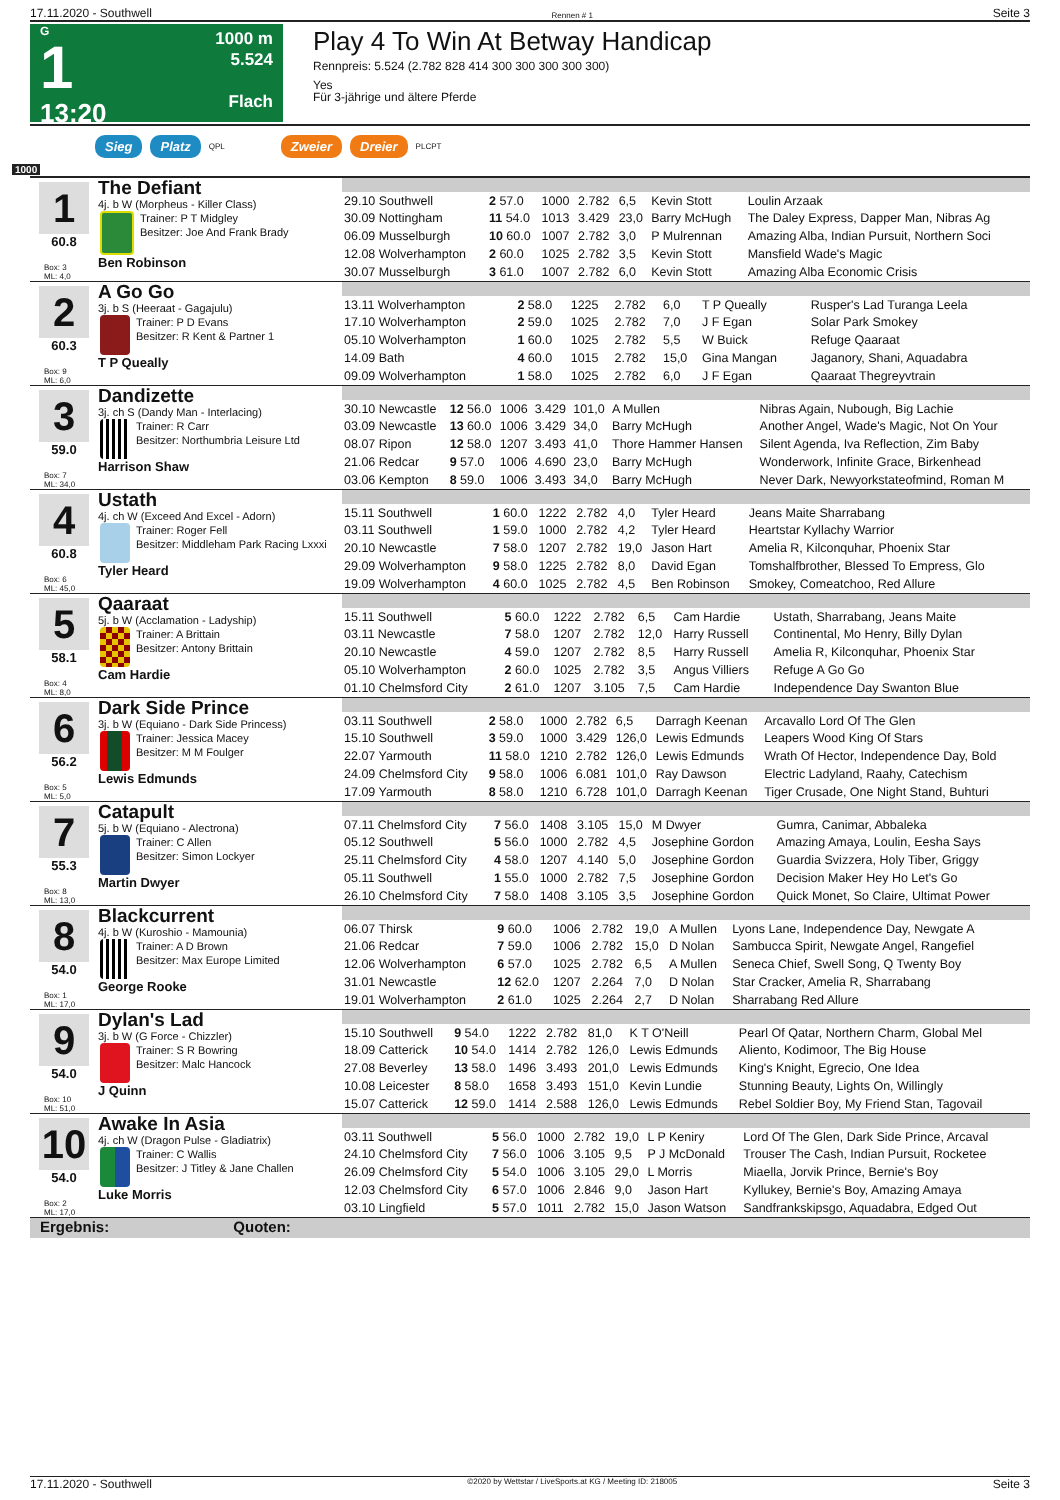17.11.2020 - Southwell Rennen # 1 Seite 3
G
1
13:20
1000 m
5.524
Flach
Play 4 To Win At Betway Handicap
Rennpreis: 5.524 (2.782 828 414 300 300 300 300 300)
Yes
Für 3-jährige und ältere Pferde
Sieg Platz QPL Zweier Dreier PLCPT
1000
1
60.8
Box: 3
ML: 4,0
The Defiant
4j. b W (Morpheus - Killer Class)
Trainer: P T Midgley
Besitzer: Joe And Frank Brady
Ben Robinson
| 29.10 Southwell | 2 57.0 | 1000 | 2.782 | 6,5 | Kevin Stott | Loulin Arzaak |
| 30.09 Nottingham | 11 54.0 | 1013 | 3.429 | 23,0 | Barry McHugh | The Daley Express, Dapper Man, Nibras Ag |
| 06.09 Musselburgh | 10 60.0 | 1007 | 2.782 | 3,0 | P Mulrennan | Amazing Alba, Indian Pursuit, Northern Soci |
| 12.08 Wolverhampton | 2 60.0 | 1025 | 2.782 | 3,5 | Kevin Stott | Mansfield Wade's Magic |
| 30.07 Musselburgh | 3 61.0 | 1007 | 2.782 | 6,0 | Kevin Stott | Amazing Alba Economic Crisis |
2
60.3
Box: 9
ML: 6,0
A Go Go
3j. b S (Heeraat - Gagajulu)
Trainer: P D Evans
Besitzer: R Kent & Partner 1
T P Queally
| 13.11 Wolverhampton | 2 58.0 | 1225 | 2.782 | 6,0 | T P Queally | Rusper's Lad Turanga Leela |
| 17.10 Wolverhampton | 2 59.0 | 1025 | 2.782 | 7,0 | J F Egan | Solar Park Smokey |
| 05.10 Wolverhampton | 1 60.0 | 1025 | 2.782 | 5,5 | W Buick | Refuge Qaaraat |
| 14.09 Bath | 4 60.0 | 1015 | 2.782 | 15,0 | Gina Mangan | Jaganory, Shani, Aquadabra |
| 09.09 Wolverhampton | 1 58.0 | 1025 | 2.782 | 6,0 | J F Egan | Qaaraat Thegreyvtrain |
3
59.0
Box: 7
ML: 34,0
Dandizette
3j. ch S (Dandy Man - Interlacing)
Trainer: R Carr
Besitzer: Northumbria Leisure Ltd
Harrison Shaw
| 30.10 Newcastle | 12 56.0 | 1006 | 3.429 | 101,0 | A Mullen | Nibras Again, Nubough, Big Lachie |
| 03.09 Newcastle | 13 60.0 | 1006 | 3.429 | 34,0 | Barry McHugh | Another Angel, Wade's Magic, Not On Your |
| 08.07 Ripon | 12 58.0 | 1207 | 3.493 | 41,0 | Thore Hammer Hansen | Silent Agenda, Iva Reflection, Zim Baby |
| 21.06 Redcar | 9 57.0 | 1006 | 4.690 | 23,0 | Barry McHugh | Wonderwork, Infinite Grace, Birkenhead |
| 03.06 Kempton | 8 59.0 | 1006 | 3.493 | 34,0 | Barry McHugh | Never Dark, Newyorkstateofmind, Roman M |
4
60.8
Box: 6
ML: 45,0
Ustath
4j. ch W (Exceed And Excel - Adorn)
Trainer: Roger Fell
Besitzer: Middleham Park Racing Lxxxi
Tyler Heard
| 15.11 Southwell | 1 60.0 | 1222 | 2.782 | 4,0 | Tyler Heard | Jeans Maite Sharrabang |
| 03.11 Southwell | 1 59.0 | 1000 | 2.782 | 4,2 | Tyler Heard | Heartstar Kyllachy Warrior |
| 20.10 Newcastle | 7 58.0 | 1207 | 2.782 | 19,0 | Jason Hart | Amelia R, Kilconquhar, Phoenix Star |
| 29.09 Wolverhampton | 9 58.0 | 1225 | 2.782 | 8,0 | David Egan | Tomshalfbrother, Blessed To Empress, Glo |
| 19.09 Wolverhampton | 4 60.0 | 1025 | 2.782 | 4,5 | Ben Robinson | Smokey, Comeatchoo, Red Allure |
5
58.1
Box: 4
ML: 8,0
Qaaraat
5j. b W (Acclamation - Ladyship)
Trainer: A Brittain
Besitzer: Antony Brittain
Cam Hardie
| 15.11 Southwell | 5 60.0 | 1222 | 2.782 | 6,5 | Cam Hardie | Ustath, Sharrabang, Jeans Maite |
| 03.11 Newcastle | 7 58.0 | 1207 | 2.782 | 12,0 | Harry Russell | Continental, Mo Henry, Billy Dylan |
| 20.10 Newcastle | 4 59.0 | 1207 | 2.782 | 8,5 | Harry Russell | Amelia R, Kilconquhar, Phoenix Star |
| 05.10 Wolverhampton | 2 60.0 | 1025 | 2.782 | 3,5 | Angus Villiers | Refuge A Go Go |
| 01.10 Chelmsford City | 2 61.0 | 1207 | 3.105 | 7,5 | Cam Hardie | Independence Day Swanton Blue |
6
56.2
Box: 5
ML: 5,0
Dark Side Prince
3j. b W (Equiano - Dark Side Princess)
Trainer: Jessica Macey
Besitzer: M M Foulger
Lewis Edmunds
| 03.11 Southwell | 2 58.0 | 1000 | 2.782 | 6,5 | Darragh Keenan | Arcavallo Lord Of The Glen |
| 15.10 Southwell | 3 59.0 | 1000 | 3.429 | 126,0 | Lewis Edmunds | Leapers Wood King Of Stars |
| 22.07 Yarmouth | 11 58.0 | 1210 | 2.782 | 126,0 | Lewis Edmunds | Wrath Of Hector, Independence Day, Bold |
| 24.09 Chelmsford City | 9 58.0 | 1006 | 6.081 | 101,0 | Ray Dawson | Electric Ladyland, Raahy, Catechism |
| 17.09 Yarmouth | 8 58.0 | 1210 | 6.728 | 101,0 | Darragh Keenan | Tiger Crusade, One Night Stand, Buhturi |
7
55.3
Box: 8
ML: 13,0
Catapult
5j. b W (Equiano - Alectrona)
Trainer: C Allen
Besitzer: Simon Lockyer
Martin Dwyer
| 07.11 Chelmsford City | 7 56.0 | 1408 | 3.105 | 15,0 | M Dwyer | Gumra, Canimar, Abbaleka |
| 05.12 Southwell | 5 56.0 | 1000 | 2.782 | 4,5 | Josephine Gordon | Amazing Amaya, Loulin, Eesha Says |
| 25.11 Chelmsford City | 4 58.0 | 1207 | 4.140 | 5,0 | Josephine Gordon | Guardia Svizzera, Holy Tiber, Griggy |
| 05.11 Southwell | 1 55.0 | 1000 | 2.782 | 7,5 | Josephine Gordon | Decision Maker Hey Ho Let's Go |
| 26.10 Chelmsford City | 7 58.0 | 1408 | 3.105 | 3,5 | Josephine Gordon | Quick Monet, So Claire, Ultimat Power |
8
54.0
Box: 1
ML: 17,0
Blackcurrent
4j. b W (Kuroshio - Mamounia)
Trainer: A D Brown
Besitzer: Max Europe Limited
George Rooke
| 06.07 Thirsk | 9 60.0 | 1006 | 2.782 | 19,0 | A Mullen | Lyons Lane, Independence Day, Newgate A |
| 21.06 Redcar | 7 59.0 | 1006 | 2.782 | 15,0 | D Nolan | Sambucca Spirit, Newgate Angel, Rangefiel |
| 12.06 Wolverhampton | 6 57.0 | 1025 | 2.782 | 6,5 | A Mullen | Seneca Chief, Swell Song, Q Twenty Boy |
| 31.01 Newcastle | 12 62.0 | 1207 | 2.264 | 7,0 | D Nolan | Star Cracker, Amelia R, Sharrabang |
| 19.01 Wolverhampton | 2 61.0 | 1025 | 2.264 | 2,7 | D Nolan | Sharrabang Red Allure |
9
54.0
Box: 10
ML: 51,0
Dylan's Lad
3j. b W (G Force - Chizzler)
Trainer: S R Bowring
Besitzer: Malc Hancock
J Quinn
| 15.10 Southwell | 9 54.0 | 1222 | 2.782 | 81,0 | K T O'Neill | Pearl Of Qatar, Northern Charm, Global Mel |
| 18.09 Catterick | 10 54.0 | 1414 | 2.782 | 126,0 | Lewis Edmunds | Aliento, Kodimoor, The Big House |
| 27.08 Beverley | 13 58.0 | 1496 | 3.493 | 201,0 | Lewis Edmunds | King's Knight, Egrecio, One Idea |
| 10.08 Leicester | 8 58.0 | 1658 | 3.493 | 151,0 | Kevin Lundie | Stunning Beauty, Lights On, Willingly |
| 15.07 Catterick | 12 59.0 | 1414 | 2.588 | 126,0 | Lewis Edmunds | Rebel Soldier Boy, My Friend Stan, Tagovail |
10
54.0
Box: 2
ML: 17,0
Awake In Asia
4j. ch W (Dragon Pulse - Gladiatrix)
Trainer: C Wallis
Besitzer: J Titley & Jane Challen
Luke Morris
| 03.11 Southwell | 5 56.0 | 1000 | 2.782 | 19,0 | L P Keniry | Lord Of The Glen, Dark Side Prince, Arcaval |
| 24.10 Chelmsford City | 7 56.0 | 1006 | 3.105 | 9,5 | P J McDonald | Trouser The Cash, Indian Pursuit, Rocketee |
| 26.09 Chelmsford City | 5 54.0 | 1006 | 3.105 | 29,0 | L Morris | Miaella, Jorvik Prince, Bernie's Boy |
| 12.03 Chelmsford City | 6 57.0 | 1006 | 2.846 | 9,0 | Jason Hart | Kyllukey, Bernie's Boy, Amazing Amaya |
| 03.10 Lingfield | 5 57.0 | 1011 | 2.782 | 15,0 | Jason Watson | Sandfrankskipsgo, Aquadabra, Edged Out |
Ergebnis: Quoten:
17.11.2020 - Southwell ©2020 by Wettstar / LiveSports.at KG / Meeting ID: 218005 Seite 3